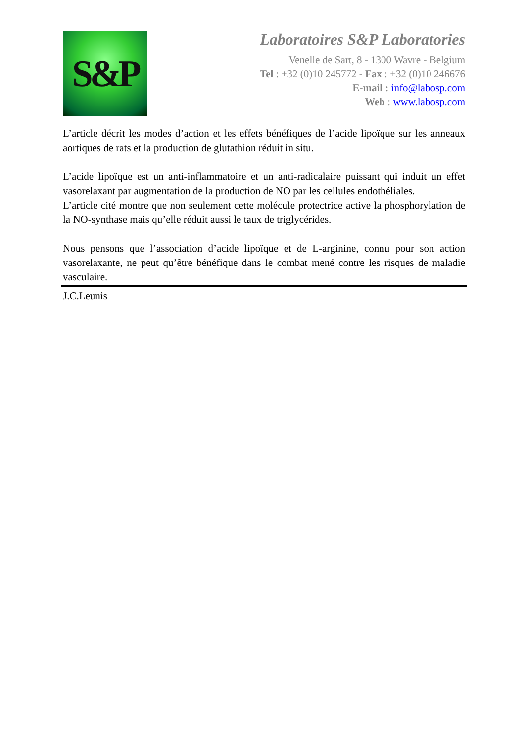S&P
Laboratoires S&P Laboratories
Venelle de Sart, 8 - 1300 Wavre - Belgium
Tel : +32 (0)10 245772 - Fax : +32 (0)10 246676
E-mail : info@labosp.com
Web : www.labosp.com
L’article décrit les modes d’action et les effets bénéfiques de l’acide lipoïque sur les anneaux aortiques de rats et la production de glutathion réduit in situ.
L’acide lipoïque est un anti-inflammatoire et un anti-radicalaire puissant qui induit un effet vasorelaxant par augmentation de la production de NO par les cellules endothéliales.
L’article cité montre que non seulement cette molécule protectrice active la phosphorylation de la NO-synthase mais qu’elle réduit aussi le taux de triglycérides.
Nous pensons que l’association d’acide lipoïque et de L-arginine, connu pour son action vasorelaxante, ne peut qu’être bénéfique dans le combat mené contre les risques de maladie vasculaire.
J.C.Leunis